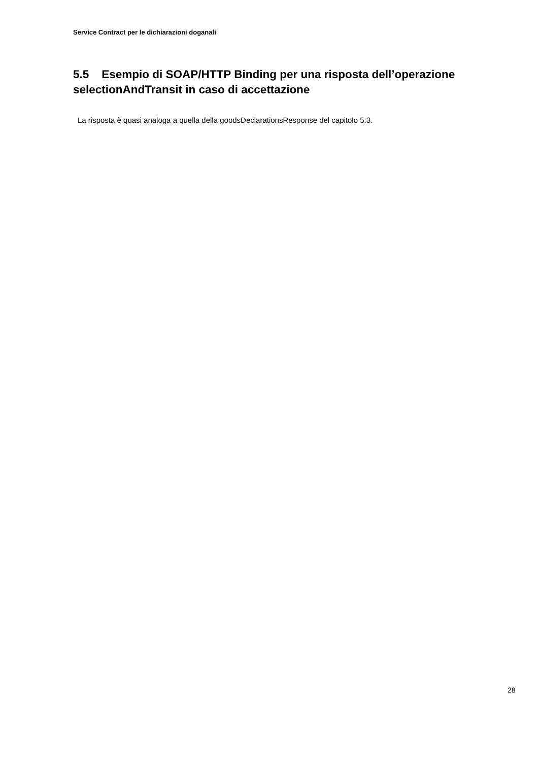Service Contract per le dichiarazioni doganali
5.5 Esempio di SOAP/HTTP Binding per una risposta dell’operazione selectionAndTransit in caso di accettazione
La risposta è quasi analoga a quella della goodsDeclarationsResponse del capitolo 5.3.
28